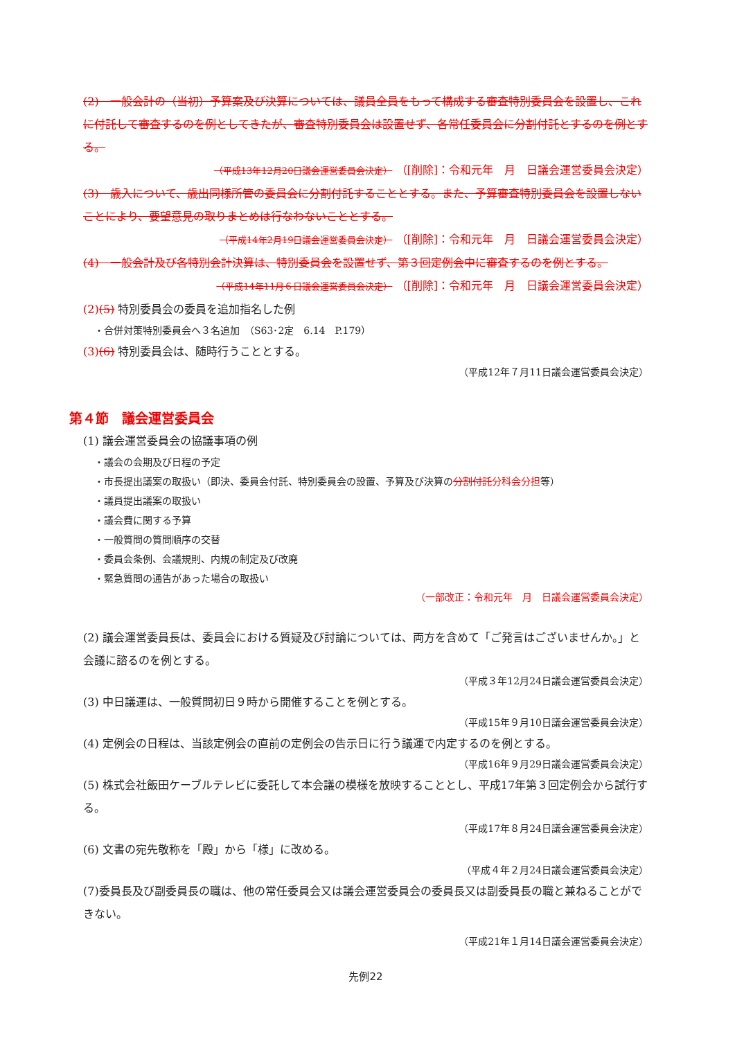(2)　一般会計の（当初）予算案及び決算については、議員全員をもって構成する審査特別委員会を設置し、これに付託して審査するのを例としてきたが、審査特別委員会は設置せず、各常任委員会に分割付託とするのを例とする。
（平成13年12月20日議会運営委員会決定） （[削除]：令和元年　月　日議会運営委員会決定）
(3)　歳入について、歳出同様所管の委員会に分割付託することとする。また、予算審査特別委員会を設置しないことにより、要望意見の取りまとめは行なわないこととする。
（平成14年2月19日議会運営委員会決定） （[削除]：令和元年　月　日議会運営委員会決定）
(4)　一般会計及び各特別会計決算は、特別委員会を設置せず、第３回定例会中に審査するのを例とする。
（平成14年11月６日議会運営委員会決定） （[削除]：令和元年　月　日議会運営委員会決定）
(2)(5) 特別委員会の委員を追加指名した例
・合併対策特別委員会へ３名追加　（S63･2定　6.14　P.179）
(3)(6) 特別委員会は、随時行うこととする。
（平成12年７月11日議会運営委員会決定）
第４節　議会運営委員会
(1) 議会運営委員会の協議事項の例
・議会の会期及び日程の予定
・市長提出議案の取扱い（即決、委員会付託、特別委員会の設置、予算及び決算の分割付託 分科会分担等）
・議員提出議案の取扱い
・議会費に関する予算
・一般質問の質問順序の交替
・委員会条例、会議規則、内規の制定及び改廃
・緊急質問の通告があった場合の取扱い
（一部改正：令和元年　月　日議会運営委員会決定）
(2) 議会運営委員長は、委員会における質疑及び討論については、両方を含めて「ご発言はございませんか。」と会議に諮るのを例とする。
（平成３年12月24日議会運営委員会決定）
(3) 中日議運は、一般質問初日９時から開催することを例とする。
（平成15年９月10日議会運営委員会決定）
(4) 定例会の日程は、当該定例会の直前の定例会の告示日に行う議運で内定するのを例とする。
（平成16年９月29日議会運営委員会決定）
(5) 株式会社飯田ケーブルテレビに委託して本会議の模様を放映することとし、平成17年第３回定例会から試行する。
（平成17年８月24日議会運営委員会決定）
(6) 文書の宛先敬称を「殿」から「様」に改める。
（平成４年２月24日議会運営委員会決定）
(7)委員長及び副委員長の職は、他の常任委員会又は議会運営委員会の委員長又は副委員長の職と兼ねることができない。
（平成21年１月14日議会運営委員会決定）
先例22